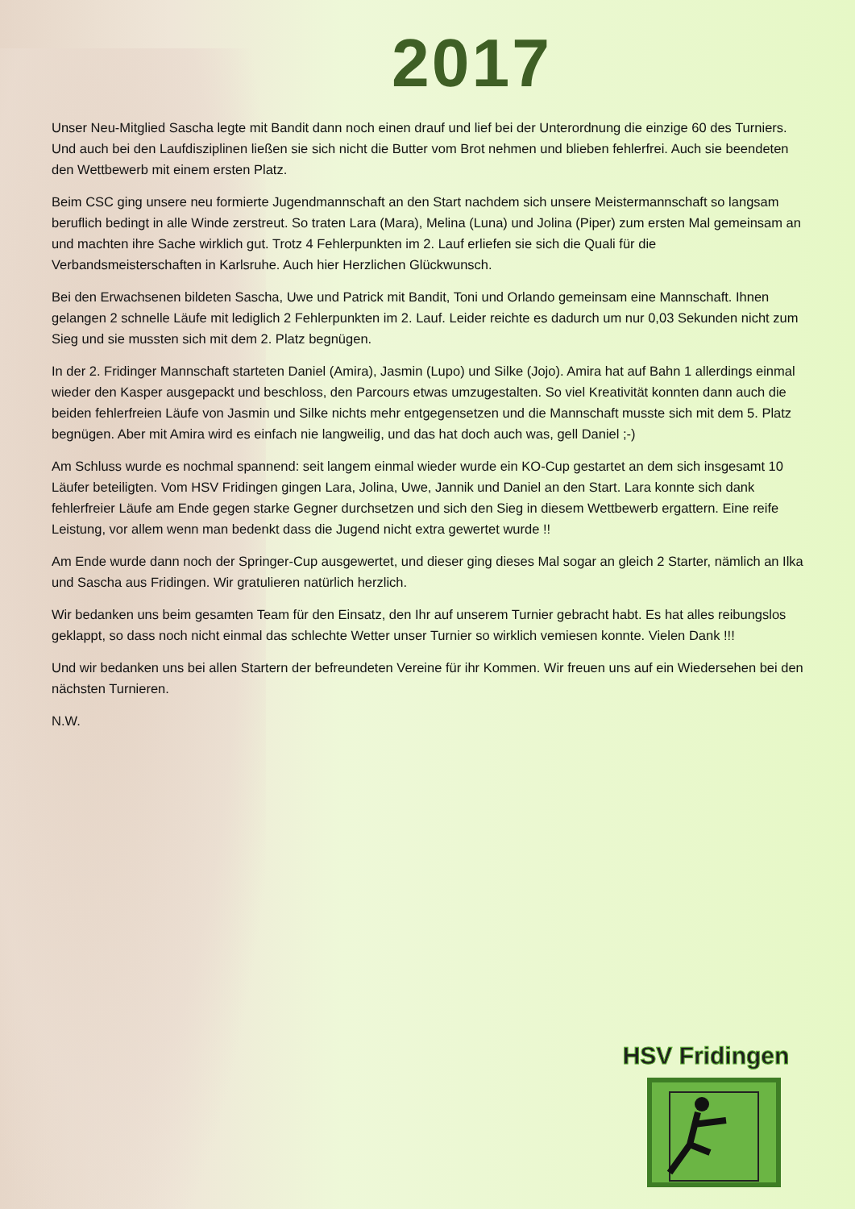2017
Unser Neu-Mitglied Sascha legte mit Bandit dann noch einen drauf und lief bei der Unterordnung die einzige 60 des Turniers. Und auch bei den Laufdisziplinen ließen sie sich nicht die Butter vom Brot nehmen und blieben fehlerfrei. Auch sie beendeten den Wettbewerb mit einem ersten Platz.
Beim CSC ging unsere neu formierte Jugendmannschaft an den Start nachdem sich unsere Meistermannschaft so langsam beruflich bedingt in alle Winde zerstreut. So traten Lara (Mara), Melina (Luna) und Jolina (Piper) zum ersten Mal gemeinsam an und machten ihre Sache wirklich gut. Trotz 4 Fehlerpunkten im 2. Lauf erliefen sie sich die Quali für die Verbandsmeisterschaften in Karlsruhe. Auch hier Herzlichen Glückwunsch.
Bei den Erwachsenen bildeten Sascha, Uwe und Patrick mit Bandit, Toni und Orlando gemeinsam eine Mannschaft. Ihnen gelangen 2 schnelle Läufe mit lediglich 2 Fehlerpunkten im 2. Lauf. Leider reichte es dadurch um nur 0,03 Sekunden nicht zum Sieg und sie mussten sich mit dem 2. Platz begnügen.
In der 2. Fridinger Mannschaft starteten Daniel (Amira), Jasmin (Lupo) und Silke (Jojo). Amira hat auf Bahn 1 allerdings einmal wieder den Kasper ausgepackt und beschloss, den Parcours etwas umzugestalten. So viel Kreativität konnten dann auch die beiden fehlerfreien Läufe von Jasmin und Silke nichts mehr entgegensetzen und die Mannschaft musste sich mit dem 5. Platz begnügen. Aber mit Amira wird es einfach nie langweilig, und das hat doch auch was, gell Daniel ;-)
Am Schluss wurde es nochmal spannend: seit langem einmal wieder wurde ein KO-Cup gestartet an dem sich insgesamt 10 Läufer beteiligten. Vom HSV Fridingen gingen Lara, Jolina, Uwe, Jannik und Daniel an den Start. Lara konnte sich dank fehlerfreier Läufe am Ende gegen starke Gegner durchsetzen und sich den Sieg in diesem Wettbewerb ergattern. Eine reife Leistung, vor allem wenn man bedenkt dass die Jugend nicht extra gewertet wurde !!
Am Ende wurde dann noch der Springer-Cup ausgewertet, und dieser ging dieses Mal sogar an gleich 2 Starter, nämlich an Ilka und Sascha aus Fridingen. Wir gratulieren natürlich herzlich.
Wir bedanken uns beim gesamten Team für den Einsatz, den Ihr auf unserem Turnier gebracht habt. Es hat alles reibungslos geklappt, so dass noch nicht einmal das schlechte Wetter unser Turnier so wirklich vemiesen konnte. Vielen Dank !!!
Und wir bedanken uns bei allen Startern der befreundeten Vereine für ihr Kommen. Wir freuen uns auf ein Wiedersehen bei den nächsten Turnieren.
N.W.
HSV Fridingen